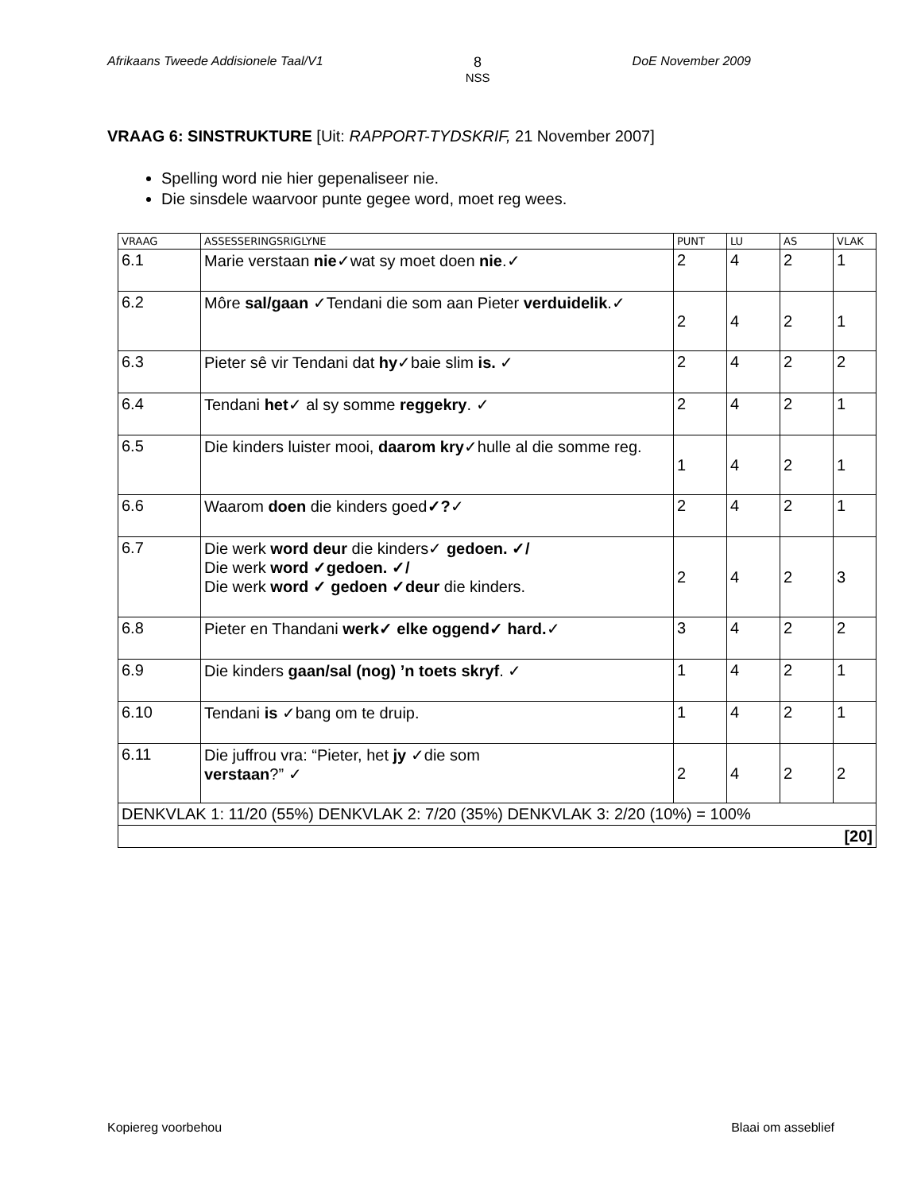Afrikaans Tweede Addisionele Taal/V1
8
NSS
DoE November 2009
VRAAG 6: SINSTRUKTURE [Uit: RAPPORT-TYDSKRIF, 21 November 2007]
Spelling word nie hier gepenaliseer nie.
Die sinsdele waarvoor punte gegee word, moet reg wees.
| VRAAG | ASSESSERINGSRIGLYNE | PUNT | LU | AS | VLAK |
| --- | --- | --- | --- | --- | --- |
| 6.1 | Marie verstaan nie ✓wat sy moet doen nie .✓ | 2 | 4 | 2 | 1 |
| 6.2 | Môre sal/gaan ✓Tendani die som aan Pieter verduidelik .✓ | 2 | 4 | 2 | 1 |
| 6.3 | Pieter sê vir Tendani dat hy ✓baie slim is. ✓ | 2 | 4 | 2 | 2 |
| 6.4 | Tendani het ✓ al sy somme reggekry . ✓ | 2 | 4 | 2 | 1 |
| 6.5 | Die kinders luister mooi, daarom kry ✓hulle al die somme reg. | 1 | 4 | 2 | 1 |
| 6.6 | Waarom doen die kinders goed ✓? ✓ | 2 | 4 | 2 | 1 |
| 6.7 | Die werk word deur die kinders✓ gedoen. ✓/ Die werk word ✓gedoen. ✓/ Die werk word ✓ gedoen ✓deur die kinders. | 2 | 4 | 2 | 3 |
| 6.8 | Pieter en Thandani werk✓ elke oggend✓ hard. ✓ | 3 | 4 | 2 | 2 |
| 6.9 | Die kinders gaan/sal (nog) ’n toets skryf . ✓ | 1 | 4 | 2 | 1 |
| 6.10 | Tendani is ✓bang om te druip. | 1 | 4 | 2 | 1 |
| 6.11 | Die juffrou vra: “Pieter, het jy ✓die som verstaan ?” ✓ | 2 | 4 | 2 | 2 |
| DENKVLAK 1: 11/20 (55%) DENKVLAK 2: 7/20 (35%) DENKVLAK 3: 2/20 (10%) = 100% | | | | | |
| [20] | | | | | |
Kopiereg voorbehou Blaai om asseblief